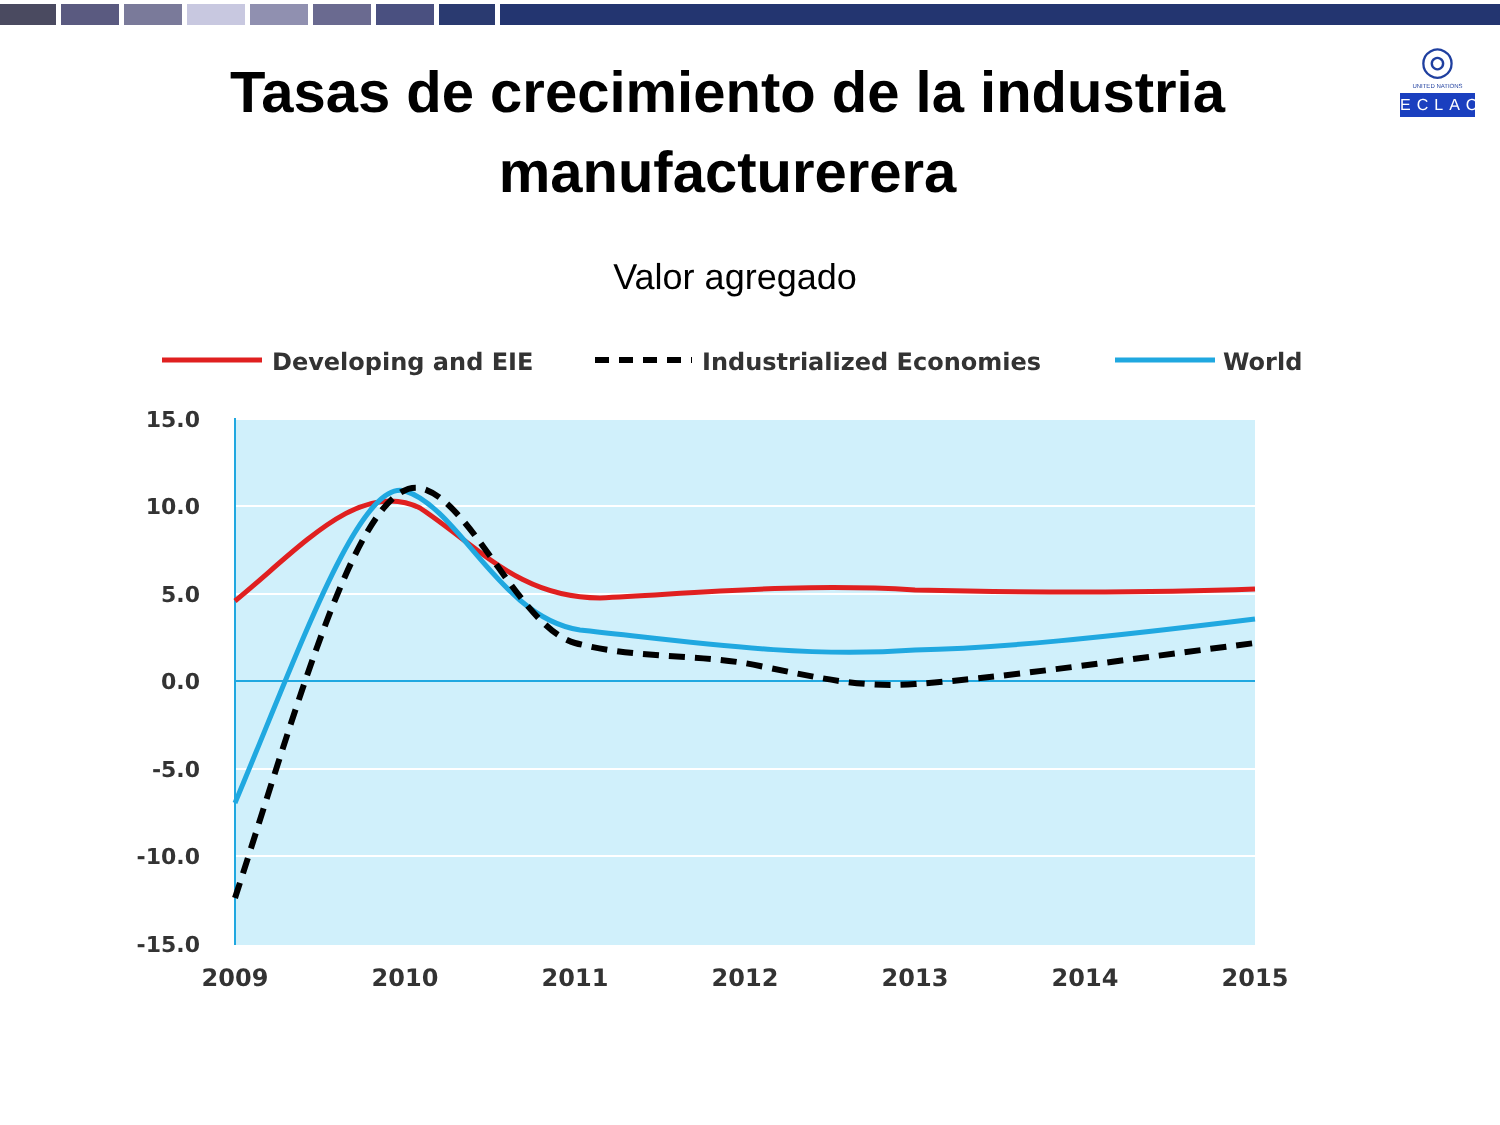◎
UNITED NATIONS
ECLAC
Tasas de crecimiento de la industria
manufacturerera
Valor agregado
Developing and EIE
Industrialized Economies
World
15.0
10.0
5.0
0.0
-5.0
-10.0
-15.0
2009
2010
2011
2012
2013
2014
2015